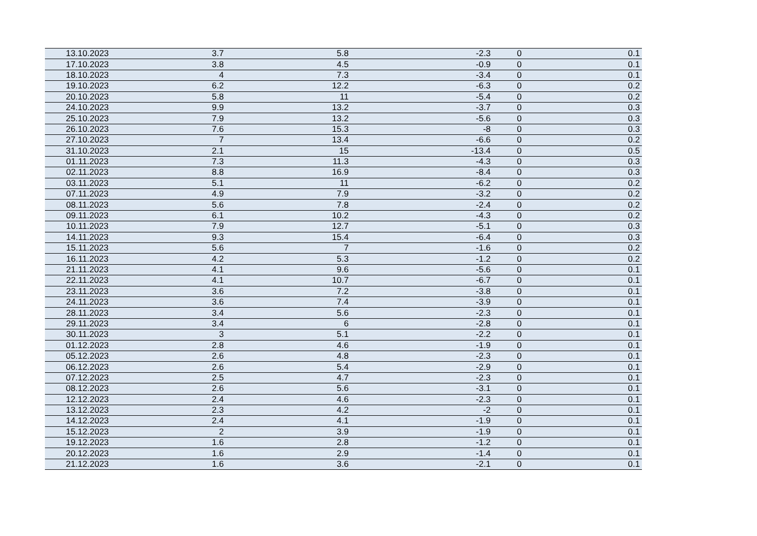| 13.10.2023 | 3.7 | 5.8 | -2.3 | 0 | 0.1 |
| 17.10.2023 | 3.8 | 4.5 | -0.9 | 0 | 0.1 |
| 18.10.2023 | 4 | 7.3 | -3.4 | 0 | 0.1 |
| 19.10.2023 | 6.2 | 12.2 | -6.3 | 0 | 0.2 |
| 20.10.2023 | 5.8 | 11 | -5.4 | 0 | 0.2 |
| 24.10.2023 | 9.9 | 13.2 | -3.7 | 0 | 0.3 |
| 25.10.2023 | 7.9 | 13.2 | -5.6 | 0 | 0.3 |
| 26.10.2023 | 7.6 | 15.3 | -8 | 0 | 0.3 |
| 27.10.2023 | 7 | 13.4 | -6.6 | 0 | 0.2 |
| 31.10.2023 | 2.1 | 15 | -13.4 | 0 | 0.5 |
| 01.11.2023 | 7.3 | 11.3 | -4.3 | 0 | 0.3 |
| 02.11.2023 | 8.8 | 16.9 | -8.4 | 0 | 0.3 |
| 03.11.2023 | 5.1 | 11 | -6.2 | 0 | 0.2 |
| 07.11.2023 | 4.9 | 7.9 | -3.2 | 0 | 0.2 |
| 08.11.2023 | 5.6 | 7.8 | -2.4 | 0 | 0.2 |
| 09.11.2023 | 6.1 | 10.2 | -4.3 | 0 | 0.2 |
| 10.11.2023 | 7.9 | 12.7 | -5.1 | 0 | 0.3 |
| 14.11.2023 | 9.3 | 15.4 | -6.4 | 0 | 0.3 |
| 15.11.2023 | 5.6 | 7 | -1.6 | 0 | 0.2 |
| 16.11.2023 | 4.2 | 5.3 | -1.2 | 0 | 0.2 |
| 21.11.2023 | 4.1 | 9.6 | -5.6 | 0 | 0.1 |
| 22.11.2023 | 4.1 | 10.7 | -6.7 | 0 | 0.1 |
| 23.11.2023 | 3.6 | 7.2 | -3.8 | 0 | 0.1 |
| 24.11.2023 | 3.6 | 7.4 | -3.9 | 0 | 0.1 |
| 28.11.2023 | 3.4 | 5.6 | -2.3 | 0 | 0.1 |
| 29.11.2023 | 3.4 | 6 | -2.8 | 0 | 0.1 |
| 30.11.2023 | 3 | 5.1 | -2.2 | 0 | 0.1 |
| 01.12.2023 | 2.8 | 4.6 | -1.9 | 0 | 0.1 |
| 05.12.2023 | 2.6 | 4.8 | -2.3 | 0 | 0.1 |
| 06.12.2023 | 2.6 | 5.4 | -2.9 | 0 | 0.1 |
| 07.12.2023 | 2.5 | 4.7 | -2.3 | 0 | 0.1 |
| 08.12.2023 | 2.6 | 5.6 | -3.1 | 0 | 0.1 |
| 12.12.2023 | 2.4 | 4.6 | -2.3 | 0 | 0.1 |
| 13.12.2023 | 2.3 | 4.2 | -2 | 0 | 0.1 |
| 14.12.2023 | 2.4 | 4.1 | -1.9 | 0 | 0.1 |
| 15.12.2023 | 2 | 3.9 | -1.9 | 0 | 0.1 |
| 19.12.2023 | 1.6 | 2.8 | -1.2 | 0 | 0.1 |
| 20.12.2023 | 1.6 | 2.9 | -1.4 | 0 | 0.1 |
| 21.12.2023 | 1.6 | 3.6 | -2.1 | 0 | 0.1 |